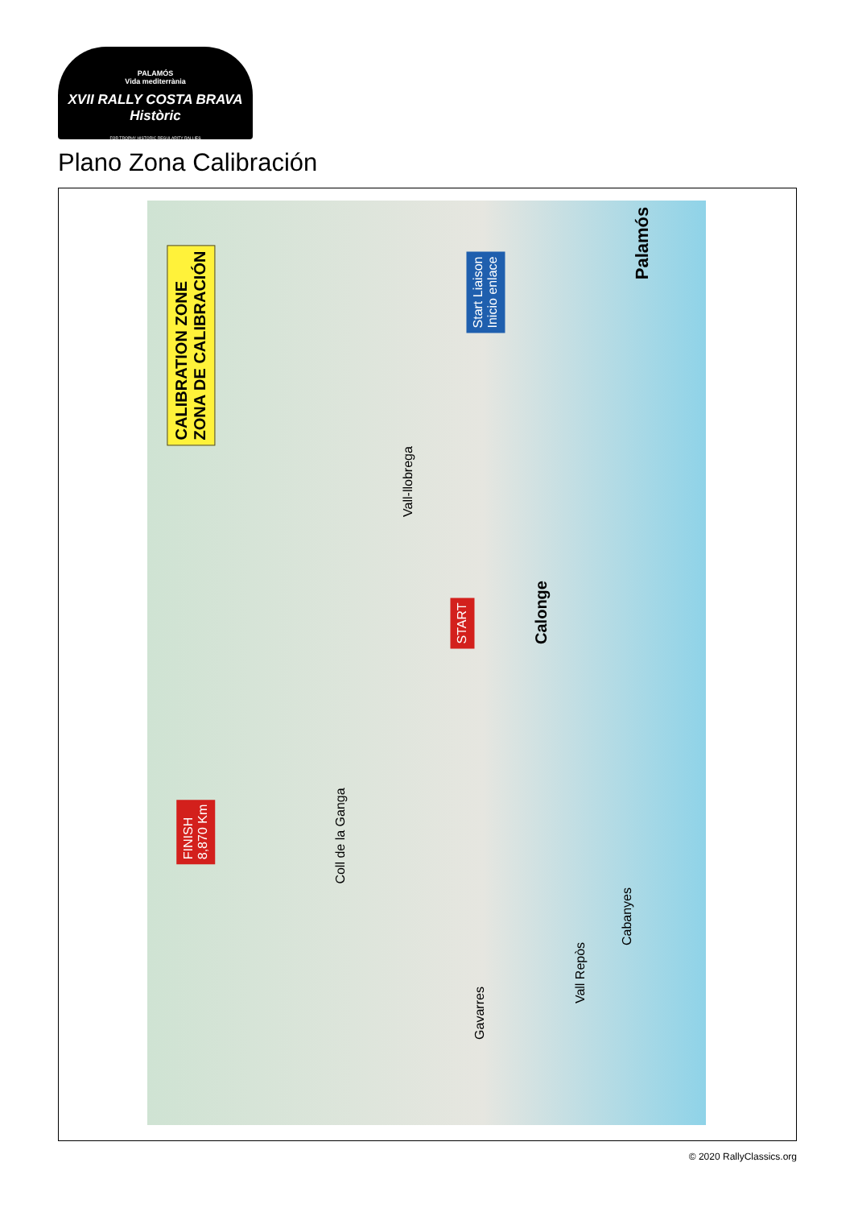PALAMÓS
Vida mediterrània
XVII RALLY COSTA BRAVA Històric
FOR TROPHY HISTORIC REGULARITY RALLIES
Plano Zona Calibración
CALIBRATION ZONE
ZONA DE CALIBRACIÓN
Start Liaison
Inicio enlace
START
FINISH
8,870 Km
Palamós
Calonge
Vall-llobrega
Coll de la Ganga
Vall Repòs
Cabanyes
Gavarres
© 2020 RallyClassics.org